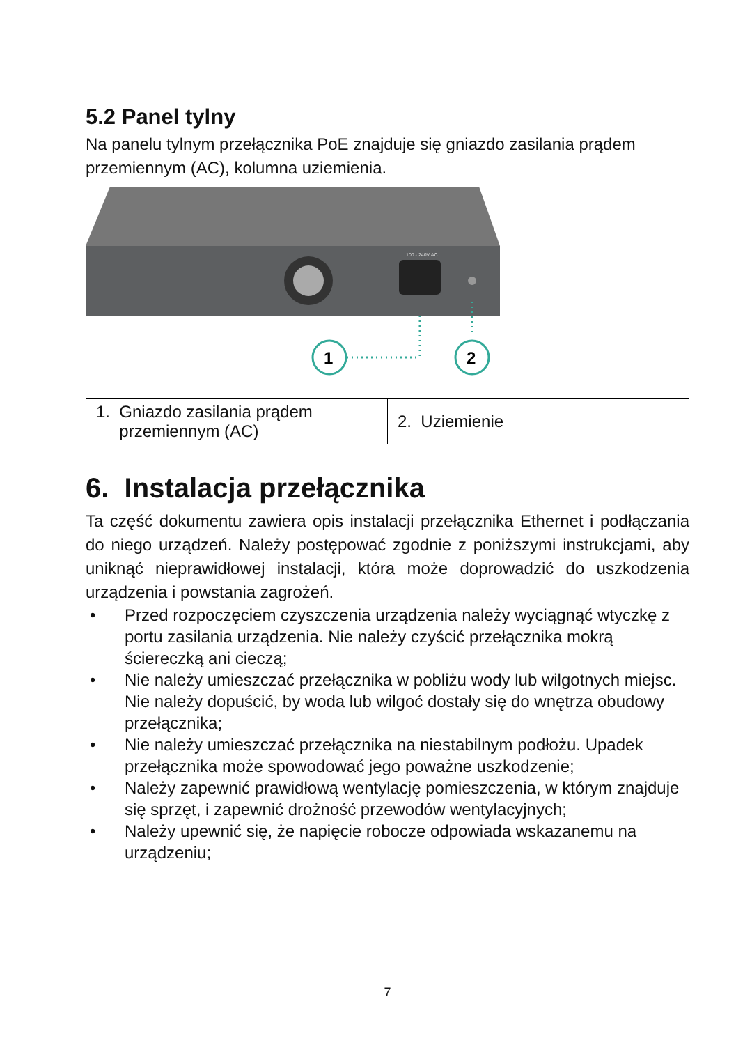5.2 Panel tylny
Na panelu tylnym przełącznika PoE znajduje się gniazdo zasilania prądem przemiennym (AC), kolumna uziemienia.
100 - 240V AC
1
2
| 1. Gniazdo zasilania prądem przemiennym (AC) | 2. Uziemienie |
6. Instalacja przełącznika
Ta część dokumentu zawiera opis instalacji przełącznika Ethernet i podłączania do niego urządzeń. Należy postępować zgodnie z poniższymi instrukcjami, aby uniknąć nieprawidłowej instalacji, która może doprowadzić do uszkodzenia urządzenia i powstania zagrożeń.
• Przed rozpoczęciem czyszczenia urządzenia należy wyciągnąć wtyczkę z portu zasilania urządzenia. Nie należy czyścić przełącznika mokrą ściereczką ani cieczą;
• Nie należy umieszczać przełącznika w pobliżu wody lub wilgotnych miejsc. Nie należy dopuścić, by woda lub wilgoć dostały się do wnętrza obudowy przełącznika;
• Nie należy umieszczać przełącznika na niestabilnym podłożu. Upadek przełącznika może spowodować jego poważne uszkodzenie;
• Należy zapewnić prawidłową wentylację pomieszczenia, w którym znajduje się sprzęt, i zapewnić drożność przewodów wentylacyjnych;
• Należy upewnić się, że napięcie robocze odpowiada wskazanemu na urządzeniu;
7